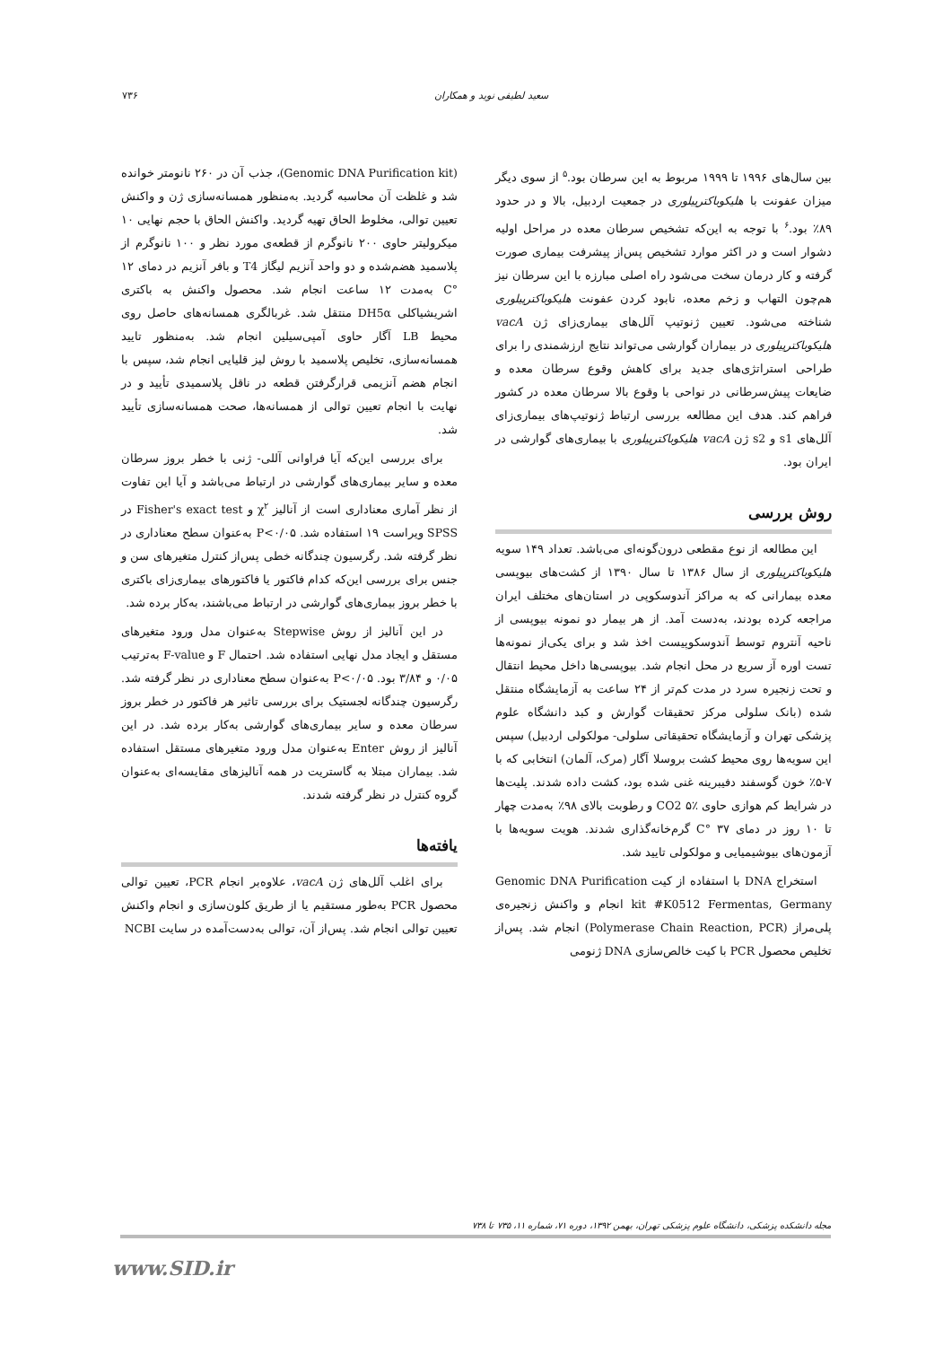سعید لطیفی نوید و همکاران ۷۳۶
بین سال‌های ۱۹۹۶ تا ۱۹۹۹ مربوط به این سرطان بود.<sup>۵</sup> از سوی دیگر میزان عفونت با هلیکوباکترپیلوری در جمعیت اردبیل، بالا و در حدود ۸۹٪ بود.<sup>۶</sup> با توجه به این‌که تشخیص سرطان معده در مراحل اولیه دشوار است و در اکثر موارد تشخیص پس‌از پیشرفت بیماری صورت گرفته و کار درمان سخت می‌شود راه اصلی مبارزه با این سرطان نیز هم‌چون التهاب و زخم معده، نابود کردن عفونت هلیکوباکترپیلوری شناخته می‌شود. تعیین ژنوتیپ آلل‌های بیماری‌زای ژن vacA هلیکوباکترپیلوری در بیماران گوارشی می‌تواند نتایج ارزشمندی را برای طراحی استراتژی‌های جدید برای کاهش وقوع سرطان معده و ضایعات پیش‌سرطانی در نواحی با وقوع بالا سرطان معده در کشور فراهم کند. هدف این مطالعه بررسی ارتباط ژنوتیپ‌های بیماری‌زای آلل‌های s1 و s2 ژن vacA هلیکوباکترپیلوری با بیماری‌های گوارشی در ایران بود.
روش بررسی
این مطالعه از نوع مقطعی درون‌گونه‌ای می‌باشد. تعداد ۱۴۹ سویه هلیکوباکترپیلوری از سال ۱۳۸۶ تا سال ۱۳۹۰ از کشت‌های بیوپسی معده بیمارانی که به مراکز آندوسکوپی در استان‌های مختلف ایران مراجعه کرده بودند، به‌دست آمد. از هر بیمار دو نمونه بیوپسی از ناحیه آنتروم توسط آندوسکوپیست اخذ شد و برای یکی‌از نمونه‌ها تست اوره آز سریع در محل انجام شد. بیوپسی‌ها داخل محیط انتقال و تحت زنجیره سرد در مدت کم‌تر از ۲۴ ساعت به آزمایشگاه منتقل شده (بانک سلولی مرکز تحقیقات گوارش و کبد دانشگاه علوم پزشکی تهران و آزمایشگاه تحقیقاتی سلولی- مولکولی اردبیل) سپس این سویه‌ها روی محیط کشت بروسلا آگار (مرک، آلمان) انتخابی که با ۷-۵٪ خون گوسفند دفیبرینه غنی شده بود، کشت داده شدند. پلیت‌ها در شرایط کم هوازی حاوی CO2 ۵٪ و رطوبت بالای ۹۸٪ به‌مدت چهار تا ۱۰ روز در دمای ۳۷ °C گرم‌خانه‌گذاری شدند. هویت سویه‌ها با آزمون‌های بیوشیمیایی و مولکولی تایید شد.
استخراج DNA با استفاده از کیت Genomic DNA Purification kit #K0512 Fermentas, Germany انجام و واکنش زنجیره‌ی پلی‌مراز (Polymerase Chain Reaction, PCR) انجام شد. پس‌از تخلیص محصول PCR با کیت خالص‌سازی DNA ژنومی
(Genomic DNA Purification kit)، جذب آن در ۲۶۰ نانومتر خوانده شد و غلظت آن محاسبه گردید. به‌منظور همسانه‌سازی ژن و واکنش تعیین توالی، مخلوط الحاق تهیه گردید. واکنش الحاق با حجم نهایی ۱۰ میکرولیتر حاوی ۲۰۰ نانوگرم از قطعه‌ی مورد نظر و ۱۰۰ نانوگرم از پلاسمید هضم‌شده و دو واحد آنزیم لیگاز T4 و بافر آنزیم در دمای ۱۲ °C به‌مدت ۱۲ ساعت انجام شد. محصول واکنش به باکتری اشریشیاکلی DH5α منتقل شد. غربالگری همسانه‌های حاصل روی محیط LB آگار حاوی آمپی‌سیلین انجام شد. به‌منظور تایید همسانه‌سازی، تخلیص پلاسمید با روش لیز قلیایی انجام شد، سپس با انجام هضم آنزیمی قرارگرفتن قطعه در ناقل پلاسمیدی تأیید و در نهایت با انجام تعیین توالی از همسانه‌ها، صحت همسانه‌سازی تأیید شد.
برای بررسی این‌که آیا فراوانی آللی- ژنی با خطر بروز سرطان معده و سایر بیماری‌های گوارشی در ارتباط می‌باشد و آیا این تفاوت از نظر آماری معناداری است از آنالیز χ<sup>۲</sup> و Fisher's exact test در SPSS ویراست ۱۹ استفاده شد. P<۰/۰۵ به‌عنوان سطح معناداری در نظر گرفته شد. رگرسیون چندگانه خطی پس‌از کنترل متغیرهای سن و جنس برای بررسی این‌که کدام فاکتور یا فاکتورهای بیماری‌زای باکتری با خطر بروز بیماری‌های گوارشی در ارتباط می‌باشند، به‌کار برده شد.
در این آنالیز از روش Stepwise به‌عنوان مدل ورود متغیرهای مستقل و ایجاد مدل نهایی استفاده شد. احتمال F و F-value به‌ترتیب ۰/۰۵ و ۳/۸۴ بود. P<۰/۰۵ به‌عنوان سطح معناداری در نظر گرفته شد. رگرسیون چندگانه لجستیک برای بررسی تاثیر هر فاکتور در خطر بروز سرطان معده و سایر بیماری‌های گوارشی به‌کار برده شد. در این آنالیز از روش Enter به‌عنوان مدل ورود متغیرهای مستقل استفاده شد. بیماران مبتلا به گاستریت در همه آنالیزهای مقایسه‌ای به‌عنوان گروه کنترل در نظر گرفته شدند.
یافته‌ها
برای اغلب آلل‌های ژن vacA، علاوه‌بر انجام PCR، تعیین توالی محصول PCR به‌طور مستقیم یا از طریق کلون‌سازی و انجام واکنش تعیین توالی انجام شد. پس‌از آن، توالی به‌دست‌آمده در سایت NCBI
مجله دانشکده پزشکی، دانشگاه علوم پزشکی تهران، بهمن ۱۳۹۲، دوره ۷۱، شماره ۱۱، ۷۳۵ تا ۷۳۸
www.SID.ir